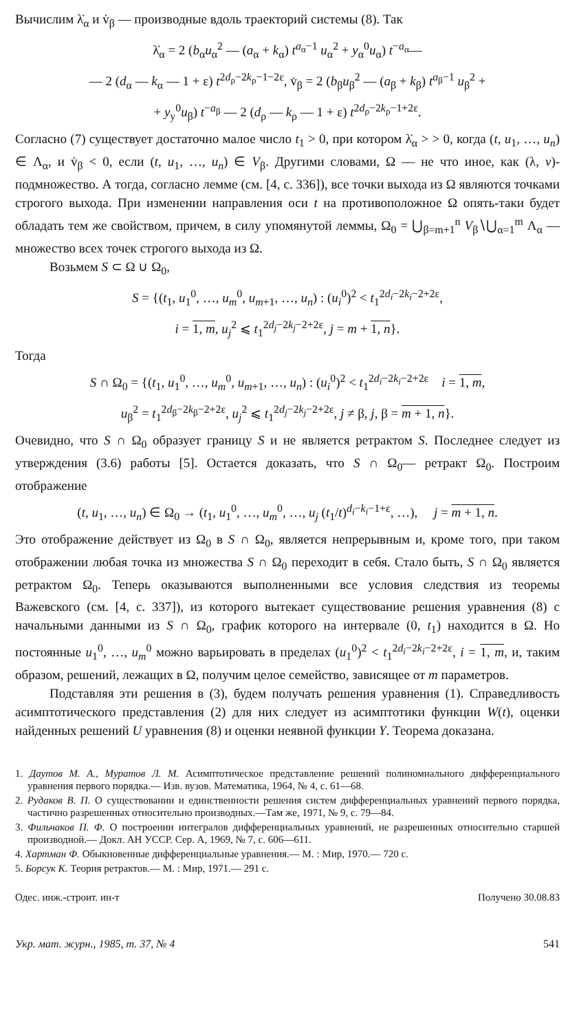Вычислим λ̇<sub>α</sub> и v̇<sub>β</sub> — производные вдоль траекторий системы (8). Так
λ̇<sub>α</sub> = 2 (b<sub>α</sub>u<sub>α</sub><sup>2</sup> — (a<sub>α</sub> + k<sub>α</sub>) t<sup>a<sub>α</sub>−1</sup> u<sub>α</sub><sup>2</sup> + y<sub>α</sub><sup>0</sup>u<sub>α</sub>) t<sup>−a<sub>α</sub></sup>—
— 2 (d<sub>α</sub> — k<sub>α</sub> — 1 + ε) t<sup>2d<sub>ρ</sub>−2k<sub>ρ</sub>−1−2ε</sup>, v̇<sub>β</sub> = 2 (b<sub>β</sub>u<sub>β</sub><sup>2</sup> — (a<sub>β</sub> + k<sub>β</sub>) t<sup>a<sub>β</sub>−1</sup> u<sub>β</sub><sup>2</sup> +
+ y<sub>y</sub><sup>0</sup>u<sub>β</sub>) t<sup>−a<sub>β</sub></sup> — 2 (d<sub>ρ</sub> — k<sub>ρ</sub> — 1 + ε) t<sup>2d<sub>ρ</sub>−2k<sub>ρ</sub>−1+2ε</sup>.
Согласно (7) существует достаточно малое число t<sub>1</sub> > 0, при котором λ̇<sub>α</sub> > > 0, когда (t, u<sub>1</sub>, …, u<sub>n</sub>) ∈ Λ<sub>α</sub>, и v̇<sub>β</sub> < 0, если (t, u<sub>1</sub>, …, u<sub>n</sub>) ∈ V<sub>β</sub>. Другими словами, Ω — не что иное, как (λ, v)-подмножество. А тогда, согласно лемме (см. [4, с. 336]), все точки выхода из Ω являются точками строгого выхода. При изменении направления оси t на противоположное Ω опять-таки будет обладать тем же свойством, причем, в силу упомянутой леммы, Ω<sub>0</sub> = ⋃<sub>β=m+1</sub><sup>n</sup> V<sub>β</sub>∖⋃<sub>α=1</sub><sup>m</sup> Λ<sub>α</sub> — множество всех точек строгого выхода из Ω.
Возьмем S ⊂ Ω ∪ Ω<sub>0</sub>,
S = {(t<sub>1</sub>, u<sub>1</sub><sup>0</sup>, …, u<sub>m</sub><sup>0</sup>, u<sub>m+1</sub>, …, u<sub>n</sub>) : (u<sub>i</sub><sup>0</sup>)<sup>2</sup> < t<sub>1</sub><sup>2d<sub>i</sub>−2k<sub>i</sub>−2+2ε</sup>,
i = 1, m, u<sub>j</sub><sup>2</sup> ⩽ t<sub>1</sub><sup>2d<sub>j</sub>−2k<sub>j</sub>−2+2ε</sup>, j = m + 1, n}.
Тогда
S ∩ Ω<sub>0</sub> = {(t<sub>1</sub>, u<sub>1</sub><sup>0</sup>, …, u<sub>m</sub><sup>0</sup>, u<sub>m+1</sub>, …, u<sub>n</sub>) : (u<sub>i</sub><sup>0</sup>)<sup>2</sup> < t<sub>1</sub><sup>2d<sub>i</sub>−2k<sub>i</sub>−2+2ε</sup> i = 1, m,
u<sub>β</sub><sup>2</sup> = t<sub>1</sub><sup>2d<sub>β</sub>−2k<sub>β</sub>−2+2ε</sup>, u<sub>j</sub><sup>2</sup> ⩽ t<sub>1</sub><sup>2d<sub>j</sub>−2k<sub>j</sub>−2+2ε</sup>, j ≠ β, j, β = m + 1, n}.
Очевидно, что S ∩ Ω<sub>0</sub> образует границу S и не является ретрактом S. Последнее следует из утверждения (3.6) работы [5]. Остается доказать, что S ∩ Ω<sub>0</sub>— ретракт Ω<sub>0</sub>. Построим отображение
(t, u<sub>1</sub>, …, u<sub>n</sub>) ∈ Ω<sub>0</sub> → (t<sub>1</sub>, u<sub>1</sub><sup>0</sup>, …, u<sub>m</sub><sup>0</sup>, …, u<sub>j</sub> (t<sub>1</sub>/t)<sup>d<sub>i</sub>−k<sub>i</sub>−1+ε</sup>, …), j = m + 1, n.
Это отображение действует из Ω<sub>0</sub> в S ∩ Ω<sub>0</sub>, является непрерывным и, кроме того, при таком отображении любая точка из множества S ∩ Ω<sub>0</sub> переходит в себя. Стало быть, S ∩ Ω<sub>0</sub> является ретрактом Ω<sub>0</sub>. Теперь оказываются выполненными все условия следствия из теоремы Важевского (см. [4, с. 337]), из которого вытекает существование решения уравнения (8) с начальными данными из S ∩ Ω<sub>0</sub>, график которого на интервале (0, t<sub>1</sub>) находится в Ω. Но постоянные u<sub>1</sub><sup>0</sup>, …, u<sub>m</sub><sup>0</sup> можно варьировать в пределах (u<sub>1</sub><sup>0</sup>)<sup>2</sup> < t<sub>1</sub><sup>2d<sub>i</sub>−2k<sub>i</sub>−2+2ε</sup>, i = 1, m, и, таким образом, решений, лежащих в Ω, получим целое семейство, зависящее от m параметров.
Подставляя эти решения в (3), будем получать решения уравнения (1). Справедливость асимптотического представления (2) для них следует из асимптотики функции W(t), оценки найденных решений U уравнения (8) и оценки неявной функции Y. Теорема доказана.
1. Даутов М. А., Муратов Л. М. Асимптотическое представление решений полиномиального дифференциального уравнения первого порядка.— Изв. вузов. Математика, 1964, № 4, с. 61—68.
2. Рудаков В. П. О существовании и единственности решения систем дифференциальных уравнений первого порядка, частично разрешенных относительно производных.—Там же, 1971, № 9, с. 79—84.
3. Фильчаков П. Ф. О построении интегралов дифференциальных уравнений, не разрешенных относительно старшей производной.— Докл. АН УССР. Сер. А, 1969, № 7, с. 606—611.
4. Хартман Ф. Обыкновенные дифференциальные уравнения.— М. : Мир, 1970.— 720 с.
5. Борсук К. Теория ретрактов.— М. : Мир, 1971.— 291 с.
Одес. инж.-строит. ин-т Получено 30.08.83
Укр. мат. журн., 1985, т. 37, № 4 541